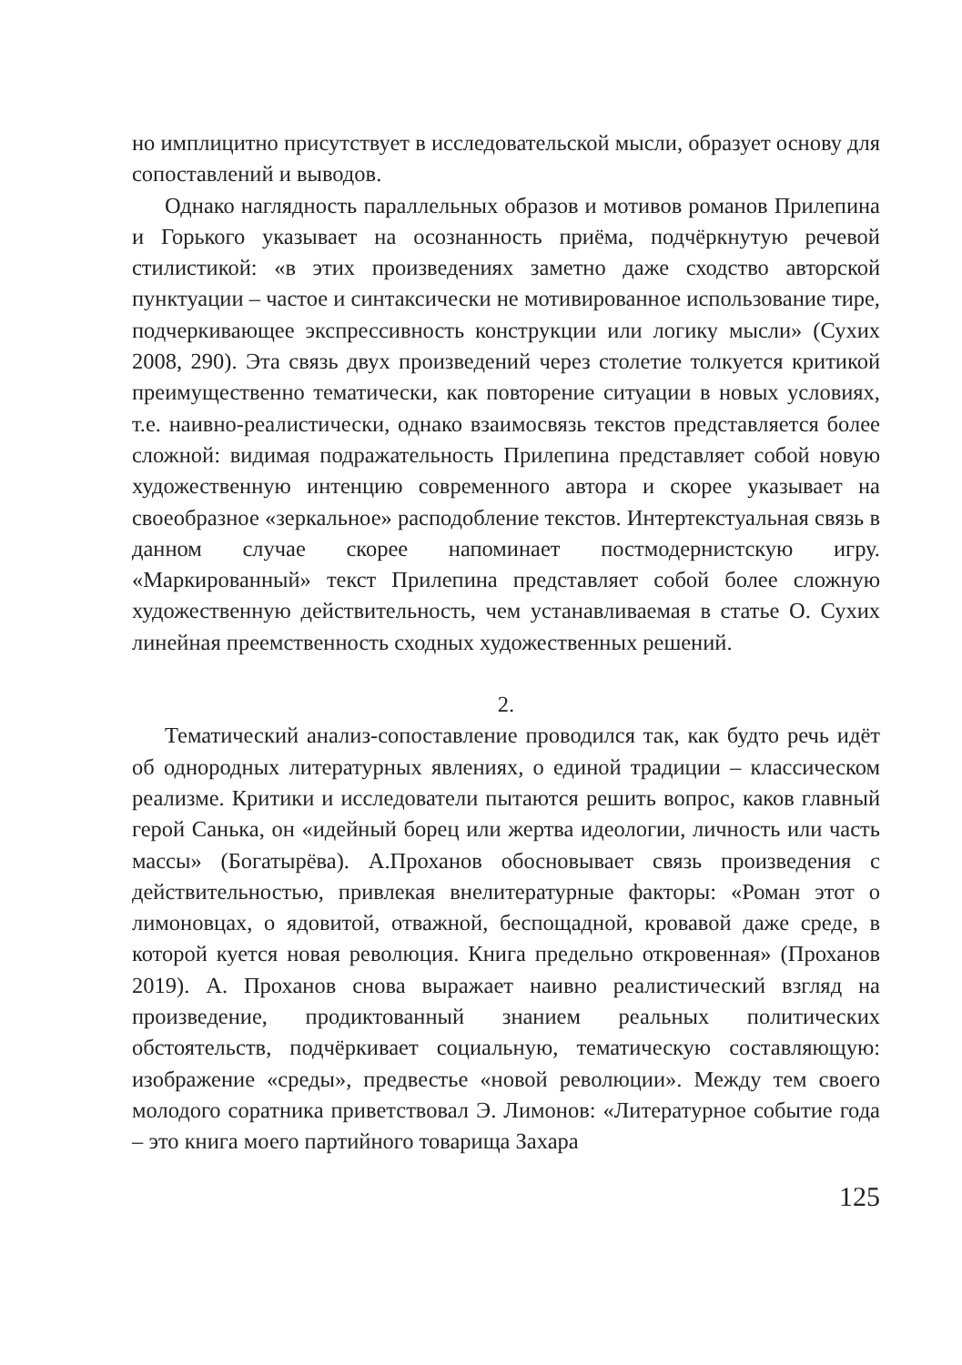но имплицитно присутствует в исследовательской мысли, образует основу для сопоставлений и выводов.
Однако наглядность параллельных образов и мотивов романов Прилепина и Горького указывает на осознанность приёма, подчёркнутую речевой стилистикой: «в этих произведениях заметно даже сходство авторской пунктуации – частое и синтаксически не мотивированное использование тире, подчеркивающее экспрессивность конструкции или логику мысли» (Сухих 2008, 290). Эта связь двух произведений через столетие толкуется критикой преимущественно тематически, как повторение ситуации в новых условиях, т.е. наивно-реалистически, однако взаимосвязь текстов представляется более сложной: видимая подражательность Прилепина представляет собой новую художественную интенцию современного автора и скорее указывает на своеобразное «зеркальное» расподобление текстов. Интертекстуальная связь в данном случае скорее напоминает постмодернистскую игру. «Маркированный» текст Прилепина представляет собой более сложную художественную действительность, чем устанавливаемая в статье О. Сухих линейная преемственность сходных художественных решений.
2.
Тематический анализ-сопоставление проводился так, как будто речь идёт об однородных литературных явлениях, о единой традиции – классическом реализме. Критики и исследователи пытаются решить вопрос, каков главный герой Санька, он «идейный борец или жертва идеологии, личность или часть массы» (Богатырёва). А.Проханов обосновывает связь произведения с действительностью, привлекая внелитературные факторы: «Роман этот о лимоновцах, о ядовитой, отважной, беспощадной, кровавой даже среде, в которой куется новая революция. Книга предельно откровенная» (Проханов 2019). А. Проханов снова выражает наивно реалистический взгляд на произведение, продиктованный знанием реальных политических обстоятельств, подчёркивает социальную, тематическую составляющую: изображение «среды», предвестье «новой революции». Между тем своего молодого соратника приветствовал Э. Лимонов: «Литературное событие года – это книга моего партийного товарища Захара
125